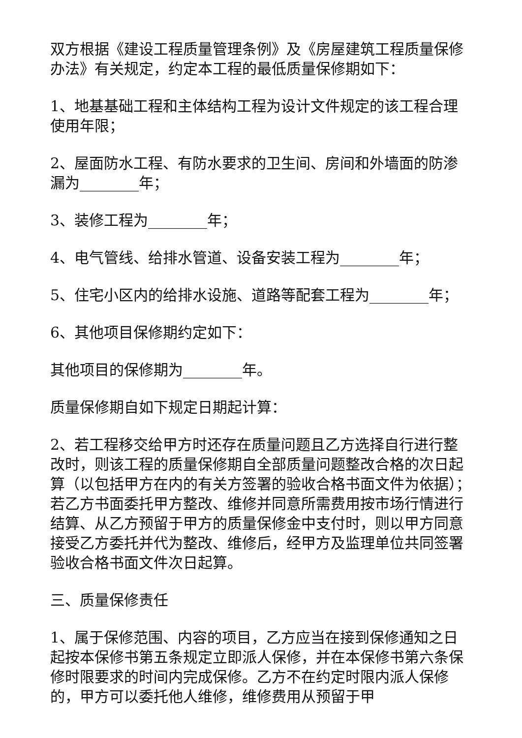双方根据《建设工程质量管理条例》及《房屋建筑工程质量保修办法》有关规定，约定本工程的最低质量保修期如下：
1、地基基础工程和主体结构工程为设计文件规定的该工程合理使用年限；
2、屋面防水工程、有防水要求的卫生间、房间和外墙面的防渗漏为________年；
3、装修工程为________年；
4、电气管线、给排水管道、设备安装工程为________年；
5、住宅小区内的给排水设施、道路等配套工程为________年；
6、其他项目保修期约定如下：
其他项目的保修期为________年。
质量保修期自如下规定日期起计算：
2、若工程移交给甲方时还存在质量问题且乙方选择自行进行整改时，则该工程的质量保修期自全部质量问题整改合格的次日起算（以包括甲方在内的有关方签署的验收合格书面文件为依据）；若乙方书面委托甲方整改、维修并同意所需费用按市场行情进行结算、从乙方预留于甲方的质量保修金中支付时，则以甲方同意接受乙方委托并代为整改、维修后，经甲方及监理单位共同签署验收合格书面文件次日起算。
三、质量保修责任
1、属于保修范围、内容的项目，乙方应当在接到保修通知之日起按本保修书第五条规定立即派人保修，并在本保修书第六条保修时限要求的时间内完成保修。乙方不在约定时限内派人保修的，甲方可以委托他人维修，维修费用从预留于甲